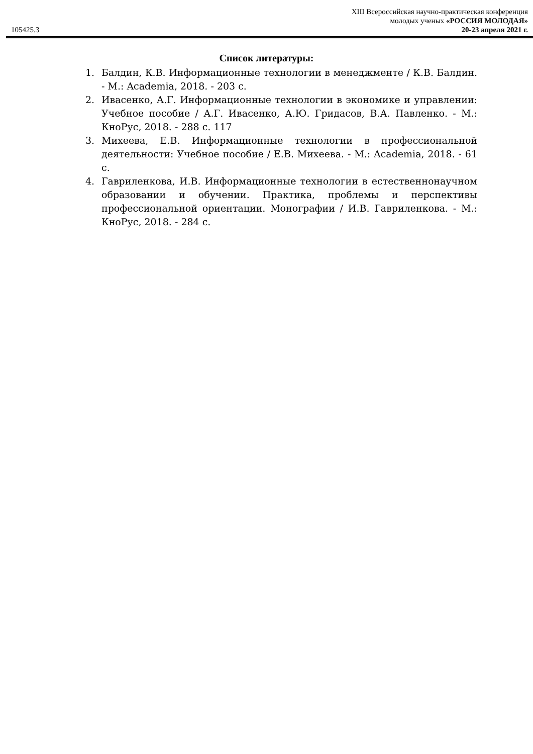105425.3
XIII Всероссийская научно-практическая конференция
молодых ученых «РОССИЯ МОЛОДАЯ»
20-23 апреля 2021 г.
Список литературы:
1. Балдин, К.В. Информационные технологии в менеджменте / К.В. Балдин. - М.: Academia, 2018. - 203 с.
2. Ивасенко, А.Г. Информационные технологии в экономике и управлении: Учебное пособие / А.Г. Ивасенко, А.Ю. Гридасов, В.А. Павленко. - М.: КноРус, 2018. - 288 c. 117
3. Михеева, Е.В. Информационные технологии в профессиональной деятельности: Учебное пособие / Е.В. Михеева. - М.: Academia, 2018. - 61 c.
4. Гавриленкова, И.В. Информационные технологии в естественнонаучном образовании и обучении. Практика, проблемы и перспективы профессиональной ориентации. Монографии / И.В. Гавриленкова. - М.: КноРус, 2018. - 284 c.